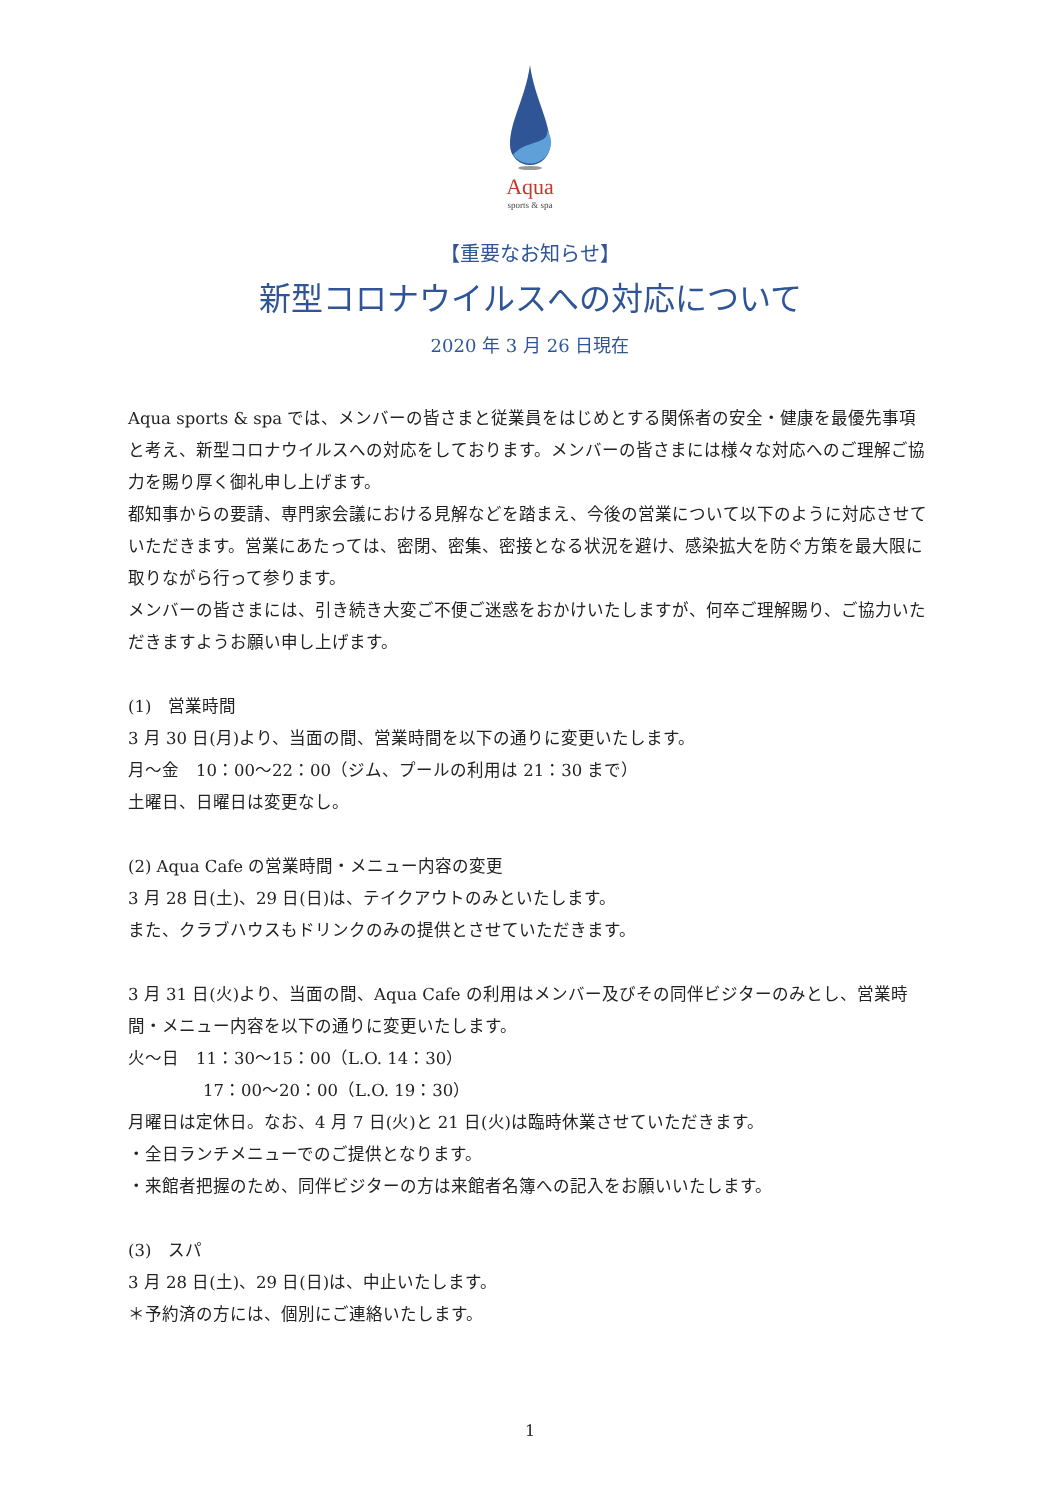Aqua
sports & spa
【重要なお知らせ】
新型コロナウイルスへの対応について
2020 年 3 月 26 日現在
Aqua sports & spa では、メンバーの皆さまと従業員をはじめとする関係者の安全・健康を最優先事項と考え、新型コロナウイルスへの対応をしております。メンバーの皆さまには様々な対応へのご理解ご協力を賜り厚く御礼申し上げます。
都知事からの要請、専門家会議における見解などを踏まえ、今後の営業について以下のように対応させていただきます。営業にあたっては、密閉、密集、密接となる状況を避け、感染拡大を防ぐ方策を最大限に取りながら行って参ります。
メンバーの皆さまには、引き続き大変ご不便ご迷惑をおかけいたしますが、何卒ご理解賜り、ご協力いただきますようお願い申し上げます。
(1)　営業時間
3 月 30 日(月)より、当面の間、営業時間を以下の通りに変更いたします。
月～金　10：00～22：00（ジム、プールの利用は 21：30 まで）
土曜日、日曜日は変更なし。
(2) Aqua Cafe の営業時間・メニュー内容の変更
3 月 28 日(土)、29 日(日)は、テイクアウトのみといたします。
また、クラブハウスもドリンクのみの提供とさせていただきます。
3 月 31 日(火)より、当面の間、Aqua Cafe の利用はメンバー及びその同伴ビジターのみとし、営業時間・メニュー内容を以下の通りに変更いたします。
火～日　11：30～15：00（L.O. 14：30）
17：00～20：00（L.O. 19：30）
月曜日は定休日。なお、4 月 7 日(火)と 21 日(火)は臨時休業させていただきます。
・全日ランチメニューでのご提供となります。
・来館者把握のため、同伴ビジターの方は来館者名簿への記入をお願いいたします。
(3)　スパ
3 月 28 日(土)、29 日(日)は、中止いたします。
＊予約済の方には、個別にご連絡いたします。
1